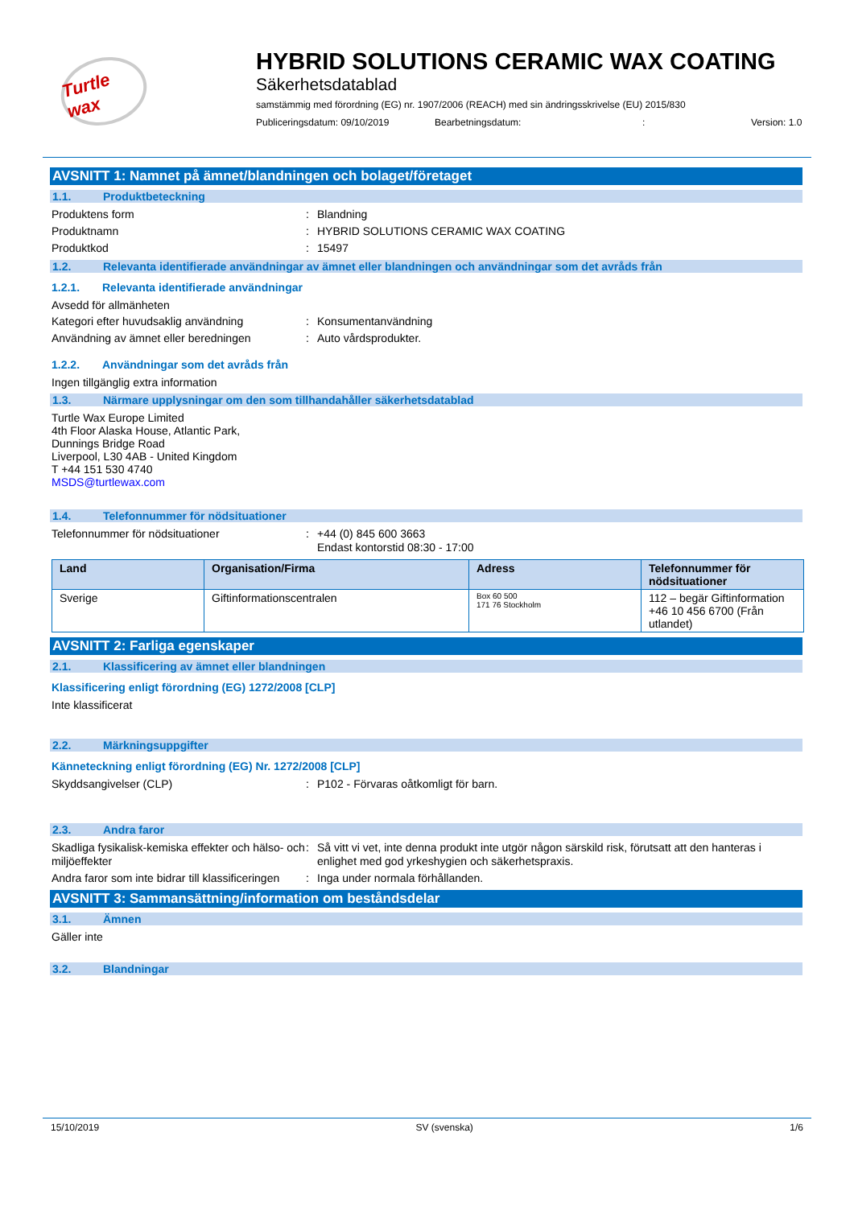Turtle wax
HYBRID SOLUTIONS CERAMIC WAX COATING
Säkerhetsdatablad
samstämmig med förordning (EG) nr. 1907/2006 (REACH) med sin ändringsskrivelse (EU) 2015/830
Publiceringsdatum: 09/10/2019 Bearbetningsdatum:: Version: 1.0
AVSNITT 1: Namnet på ämnet/blandningen och bolaget/företaget
1.1. Produktbeteckning
Produktens form: Blandning
Produktnamn: HYBRID SOLUTIONS CERAMIC WAX COATING
Produktkod: 15497
1.2. Relevanta identifierade användningar av ämnet eller blandningen och användningar som det avråds från
1.2.1. Relevanta identifierade användningar
Avsedd för allmänheten
Kategori efter huvudsaklig användning: Konsumentanvändning
Användning av ämnet eller beredningen: Auto vårdsprodukter.
1.2.2. Användningar som det avråds från
Ingen tillgänglig extra information
1.3. Närmare upplysningar om den som tillhandahåller säkerhetsdatablad
Turtle Wax Europe Limited
4th Floor Alaska House, Atlantic Park,
Dunnings Bridge Road
Liverpool, L30 4AB - United Kingdom
T +44 151 530 4740
MSDS@turtlewax.com
1.4. Telefonnummer för nödsituationer
Telefonnummer för nödsituationer: +44 (0) 845 600 3663
Endast kontorstid 08:30 - 17:00
| Land | Organisation/Firma | Adress | Telefonnummer för nödsituationer |
| --- | --- | --- | --- |
| Sverige | Giftinformationscentralen | Box 60 500 171 76 Stockholm | 112 – begär Giftinformation +46 10 456 6700 (Från utlandet) |
AVSNITT 2: Farliga egenskaper
2.1. Klassificering av ämnet eller blandningen
Klassificering enligt förordning (EG) 1272/2008 [CLP]
Inte klassificerat
2.2. Märkningsuppgifter
Känneteckning enligt förordning (EG) Nr. 1272/2008 [CLP]
Skyddsangivelser (CLP): P102 - Förvaras oåtkomligt för barn.
2.3. Andra faror
Skadliga fysikalisk-kemiska effekter och hälso- och miljöeffekter: Så vitt vi vet, inte denna produkt inte utgör någon särskild risk, förutsatt att den hanteras i enlighet med god yrkeshygien och säkerhetspraxis.
Andra faror som inte bidrar till klassificeringen: Inga under normala förhållanden.
AVSNITT 3: Sammansättning/information om beståndsdelar
3.1. Ämnen
Gäller inte
3.2. Blandningar
15/10/2019 SV (svenska) 1/6